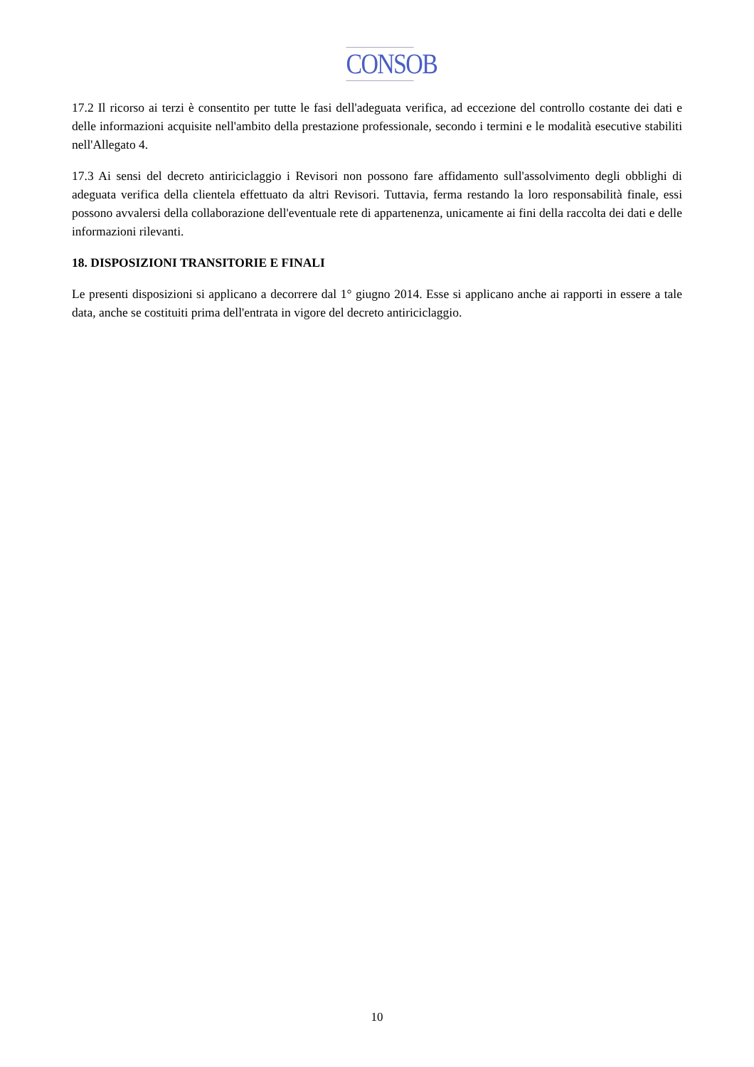CONSOB
17.2 Il ricorso ai terzi è consentito per tutte le fasi dell'adeguata verifica, ad eccezione del controllo costante dei dati e delle informazioni acquisite nell'ambito della prestazione professionale, secondo i termini e le modalità esecutive stabiliti nell'Allegato 4.
17.3 Ai sensi del decreto antiriciclaggio i Revisori non possono fare affidamento sull'assolvimento degli obblighi di adeguata verifica della clientela effettuato da altri Revisori. Tuttavia, ferma restando la loro responsabilità finale, essi possono avvalersi della collaborazione dell'eventuale rete di appartenenza, unicamente ai fini della raccolta dei dati e delle informazioni rilevanti.
18. DISPOSIZIONI TRANSITORIE E FINALI
Le presenti disposizioni si applicano a decorrere dal 1° giugno 2014. Esse si applicano anche ai rapporti in essere a tale data, anche se costituiti prima dell'entrata in vigore del decreto antiriciclaggio.
10